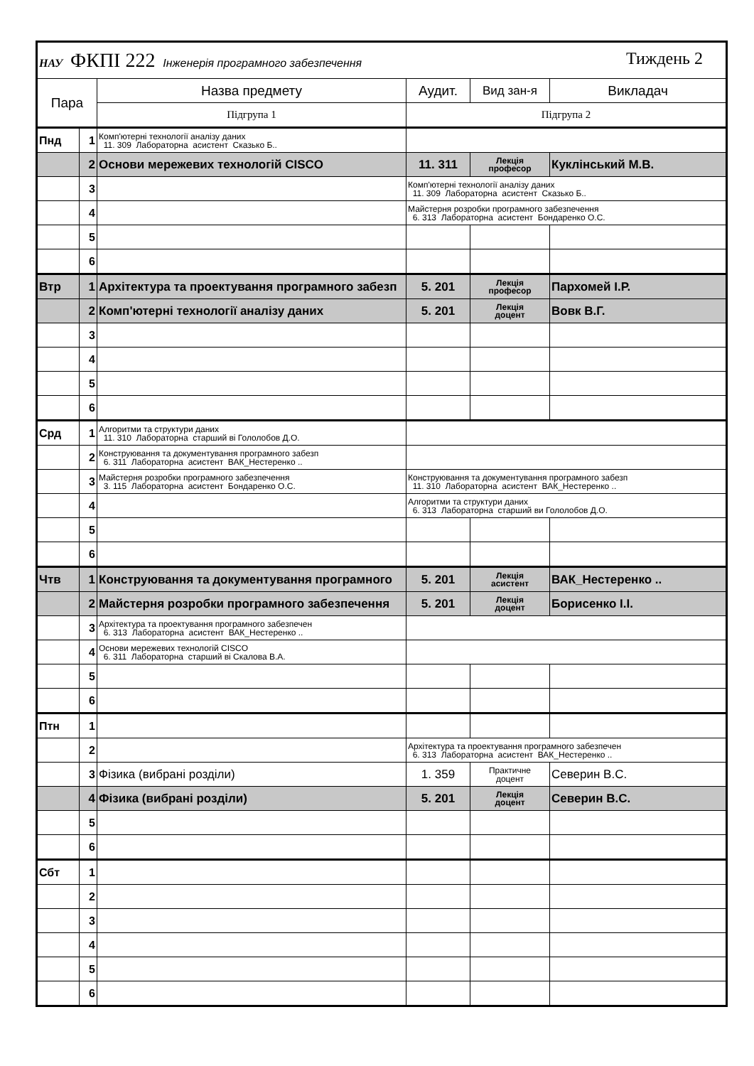| НАУ ФКПІ 222 Інженерія програмного забезпечення Тиждень 2 | | | | | |
| Пара | | Назва предмету | Аудит. | Вид зан-я | Викладач |
| | | Підгрупа 1 | Підгрупа 2 | | |
| Пнд | 1 | Комп'ютерні технології аналізу даних 11. 309 Лабораторна асистент Сказько Б.. | | | |
| | 2 | Основи мережевих технологій CISCO | 11. 311 | Лекція професор | Куклінський М.В. |
| | 3 | | Комп'ютерні технології аналізу даних 11. 309 Лабораторна асистент Сказько Б.. | | |
| | 4 | | Майстерня розробки програмного забезпечення 6. 313 Лабораторна асистент Бондаренко О.С. | | |
| | 5 | | | | |
| | 6 | | | | |
| Втр | 1 | Архітектура та проектування програмного забезп | 5. 201 | Лекція професор | Пархомей І.Р. |
| | 2 | Комп'ютерні технології аналізу даних | 5. 201 | Лекція доцент | Вовк В.Г. |
| | 3 | | | | |
| | 4 | | | | |
| | 5 | | | | |
| | 6 | | | | |
| Срд | 1 | Алгоритми та структури даних 11. 310 Лабораторна старший ві Гололобов Д.О. | | | |
| | 2 | Конструювання та документування програмного забезп 6. 311 Лабораторна асистент ВАК_Нестеренко .. | | | |
| | 3 | Майстерня розробки програмного забезпечення 3. 115 Лабораторна асистент Бондаренко О.С. | Конструювання та документування програмного забезп 11. 310 Лабораторна асистент ВАК_Нестеренко .. | | |
| | 4 | | Алгоритми та структури даних 6. 313 Лабораторна старший ви Гололобов Д.О. | | |
| | 5 | | | | |
| | 6 | | | | |
| Чтв | 1 | Конструювання та документування програмного | 5. 201 | Лекція асистент | ВАК_Нестеренко .. |
| | 2 | Майстерня розробки програмного забезпечення | 5. 201 | Лекція доцент | Борисенко І.І. |
| | 3 | Архітектура та проектування програмного забезпечен 6. 313 Лабораторна асистент ВАК_Нестеренко .. | | | |
| | 4 | Основи мережевих технологій CISCO 6. 311 Лабораторна старший ві Скалова В.А. | | | |
| | 5 | | | | |
| | 6 | | | | |
| Птн | 1 | | | | |
| | 2 | | Архітектура та проектування програмного забезпечен 6. 313 Лабораторна асистент ВАК_Нестеренко .. | | |
| | 3 | Фізика (вибрані розділи) | 1. 359 | Практичне доцент | Северин В.С. |
| | 4 | Фізика (вибрані розділи) | 5. 201 | Лекція доцент | Северин В.С. |
| | 5 | | | | |
| | 6 | | | | |
| Сбт | 1 | | | | |
| | 2 | | | | |
| | 3 | | | | |
| | 4 | | | | |
| | 5 | | | | |
| | 6 | | | | |